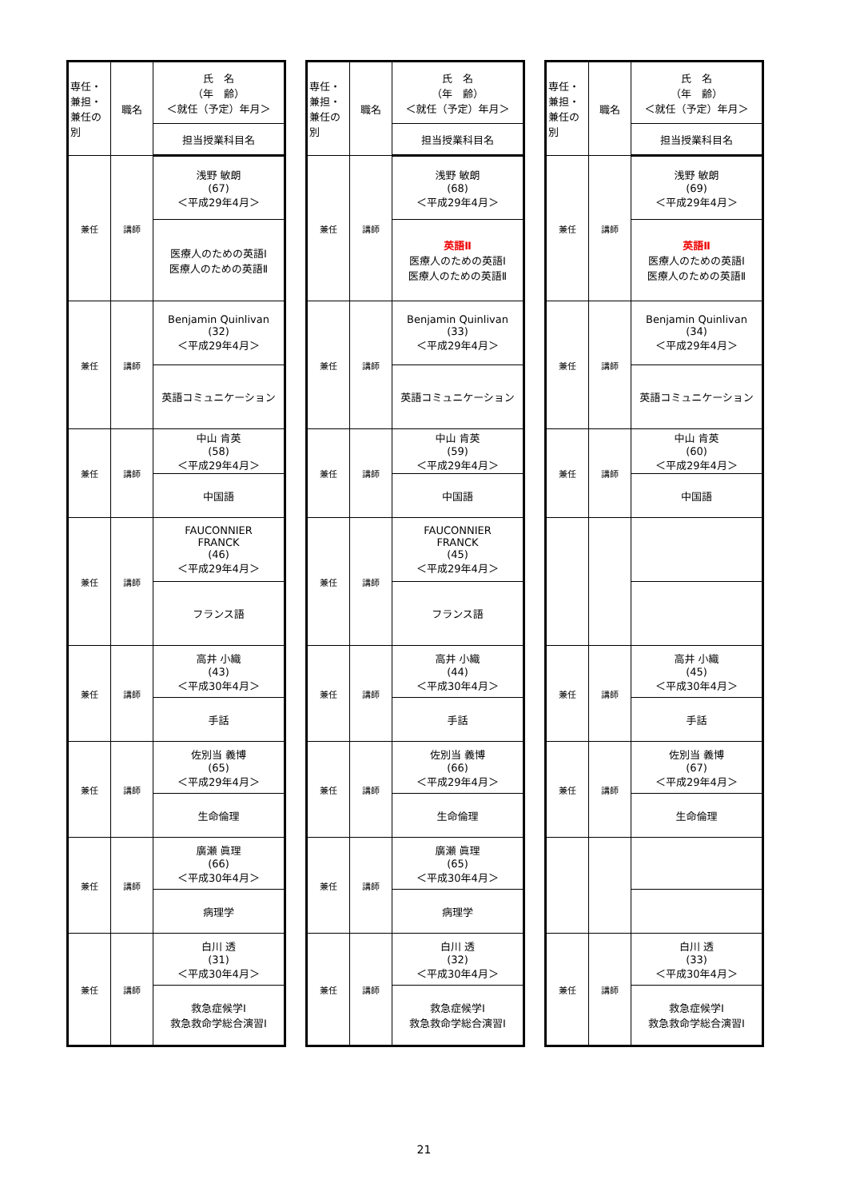| 専任・兼担・兼任の別 | 職名 | 氏 名 （年 齢） ＜就任（予定）年月＞ |
| --- | --- | --- |
| | | 担当授業科目名 |
| 兼任 | 講師 | 浅野 敏朗 (67) ＜平成29年4月＞ |
| | | 医療人のための英語Ⅰ 医療人のための英語Ⅱ |
| 兼任 | 講師 | Benjamin Quinlivan (32) ＜平成29年4月＞ |
| | | 英語コミュニケーション |
| 兼任 | 講師 | 中山 肯英 (58) ＜平成29年4月＞ |
| | | 中国語 |
| 兼任 | 講師 | FAUCONNIER FRANCK (46) ＜平成29年4月＞ |
| | | フランス語 |
| 兼任 | 講師 | 高井 小織 (43) ＜平成30年4月＞ |
| | | 手話 |
| 兼任 | 講師 | 佐別当 義博 (65) ＜平成29年4月＞ |
| | | 生命倫理 |
| 兼任 | 講師 | 廣瀬 眞理 (66) ＜平成30年4月＞ |
| | | 病理学 |
| 兼任 | 講師 | 白川 透 (31) ＜平成30年4月＞ |
| | | 救急症候学Ⅰ 救急救命学総合演習Ⅰ |
| 専任・兼担・兼任の別 | 職名 | 氏 名 （年 齢） ＜就任（予定）年月＞ |
| --- | --- | --- |
| | | 担当授業科目名 |
| 兼任 | 講師 | 浅野 敏朗 (68) ＜平成29年4月＞ |
| | | 英語Ⅱ 医療人のための英語Ⅰ 医療人のための英語Ⅱ |
| 兼任 | 講師 | Benjamin Quinlivan (33) ＜平成29年4月＞ |
| | | 英語コミュニケーション |
| 兼任 | 講師 | 中山 肯英 (59) ＜平成29年4月＞ |
| | | 中国語 |
| 兼任 | 講師 | FAUCONNIER FRANCK (45) ＜平成29年4月＞ |
| | | フランス語 |
| 兼任 | 講師 | 高井 小織 (44) ＜平成30年4月＞ |
| | | 手話 |
| 兼任 | 講師 | 佐別当 義博 (66) ＜平成29年4月＞ |
| | | 生命倫理 |
| 兼任 | 講師 | 廣瀬 眞理 (65) ＜平成30年4月＞ |
| | | 病理学 |
| 兼任 | 講師 | 白川 透 (32) ＜平成30年4月＞ |
| | | 救急症候学Ⅰ 救急救命学総合演習Ⅰ |
| 専任・兼担・兼任の別 | 職名 | 氏 名 （年 齢） ＜就任（予定）年月＞ |
| --- | --- | --- |
| | | 担当授業科目名 |
| 兼任 | 講師 | 浅野 敏朗 (69) ＜平成29年4月＞ |
| | | 英語Ⅱ 医療人のための英語Ⅰ 医療人のための英語Ⅱ |
| 兼任 | 講師 | Benjamin Quinlivan (34) ＜平成29年4月＞ |
| | | 英語コミュニケーション |
| 兼任 | 講師 | 中山 肯英 (60) ＜平成29年4月＞ |
| | | 中国語 |
| 兼任 | 講師 | 高井 小織 (45) ＜平成30年4月＞ |
| | | 手話 |
| 兼任 | 講師 | 佐別当 義博 (67) ＜平成29年4月＞ |
| | | 生命倫理 |
| 兼任 | 講師 | 白川 透 (33) ＜平成30年4月＞ |
| | | 救急症候学Ⅰ 救急救命学総合演習Ⅰ |
21